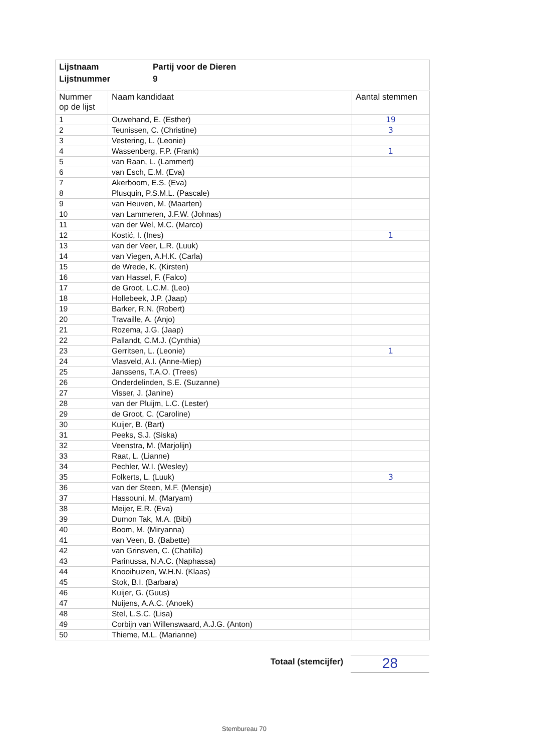Lijstnaam Partij voor de Dieren
Lijstnummer 9
| Nummer op de lijst | Naam kandidaat | Aantal stemmen |
| --- | --- | --- |
| 1 | Ouwehand, E. (Esther) | 19 |
| 2 | Teunissen, C. (Christine) | 3 |
| 3 | Vestering, L. (Leonie) | |
| 4 | Wassenberg, F.P. (Frank) | 1 |
| 5 | van Raan, L. (Lammert) | |
| 6 | van Esch, E.M. (Eva) | |
| 7 | Akerboom, E.S. (Eva) | |
| 8 | Plusquin, P.S.M.L. (Pascale) | |
| 9 | van Heuven, M. (Maarten) | |
| 10 | van Lammeren, J.F.W. (Johnas) | |
| 11 | van der Wel, M.C. (Marco) | |
| 12 | Kostić, I. (Ines) | 1 |
| 13 | van der Veer, L.R. (Luuk) | |
| 14 | van Viegen, A.H.K. (Carla) | |
| 15 | de Wrede, K. (Kirsten) | |
| 16 | van Hassel, F. (Falco) | |
| 17 | de Groot, L.C.M. (Leo) | |
| 18 | Hollebeek, J.P. (Jaap) | |
| 19 | Barker, R.N. (Robert) | |
| 20 | Travaille, A. (Anjo) | |
| 21 | Rozema, J.G. (Jaap) | |
| 22 | Pallandt, C.M.J. (Cynthia) | |
| 23 | Gerritsen, L. (Leonie) | 1 |
| 24 | Vlasveld, A.I. (Anne-Miep) | |
| 25 | Janssens, T.A.O. (Trees) | |
| 26 | Onderdelinden, S.E. (Suzanne) | |
| 27 | Visser, J. (Janine) | |
| 28 | van der Pluijm, L.C. (Lester) | |
| 29 | de Groot, C. (Caroline) | |
| 30 | Kuijer, B. (Bart) | |
| 31 | Peeks, S.J. (Siska) | |
| 32 | Veenstra, M. (Marjolijn) | |
| 33 | Raat, L. (Lianne) | |
| 34 | Pechler, W.I. (Wesley) | |
| 35 | Folkerts, L. (Luuk) | 3 |
| 36 | van der Steen, M.F. (Mensje) | |
| 37 | Hassouni, M. (Maryam) | |
| 38 | Meijer, E.R. (Eva) | |
| 39 | Dumon Tak, M.A. (Bibi) | |
| 40 | Boom, M. (Miryanna) | |
| 41 | van Veen, B. (Babette) | |
| 42 | van Grinsven, C. (Chatilla) | |
| 43 | Parinussa, N.A.C. (Naphassa) | |
| 44 | Knooihuizen, W.H.N. (Klaas) | |
| 45 | Stok, B.I. (Barbara) | |
| 46 | Kuijer, G. (Guus) | |
| 47 | Nuijens, A.A.C. (Anoek) | |
| 48 | Stel, L.S.C. (Lisa) | |
| 49 | Corbijn van Willenswaard, A.J.G. (Anton) | |
| 50 | Thieme, M.L. (Marianne) | |
Totaal (stemcijfer) 28
Stembureau 70